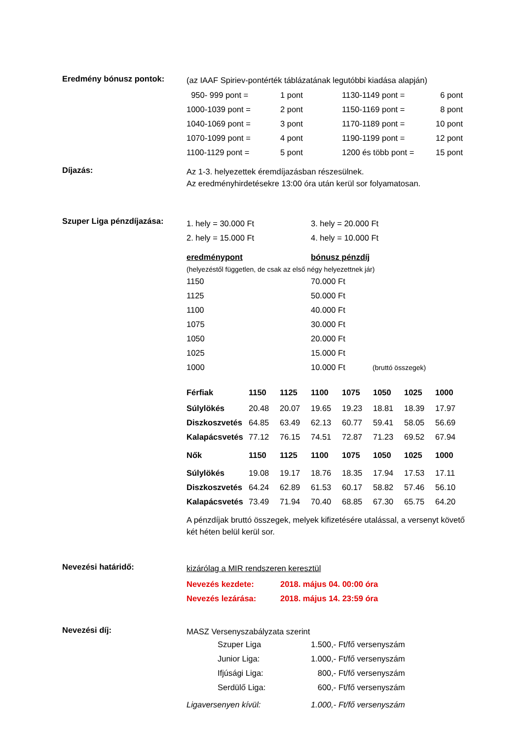Eredmény bónusz pontok:
(az IAAF Spiriev-pontérték táblázatának legutóbbi kiadása alapján)
| 950- 999 pont = | 1 pont | 1130-1149 pont = | 6 pont |
| 1000-1039 pont = | 2 pont | 1150-1169 pont = | 8 pont |
| 1040-1069 pont = | 3 pont | 1170-1189 pont = | 10 pont |
| 1070-1099 pont = | 4 pont | 1190-1199 pont = | 12 pont |
| 1100-1129 pont = | 5 pont | 1200 és több pont = | 15 pont |
Díjazás:
Az 1-3. helyezettek éremdíjazásban részesülnek.
Az eredményhirdetésekre 13:00 óra után kerül sor folyamatosan.
Szuper Liga pénzdíjazása:
| 1. hely = 30.000 Ft | 3. hely = 20.000 Ft |
| 2. hely = 15.000 Ft | 4. hely = 10.000 Ft |
| eredménypont | bónusz pénzdíj | |
| (helyezéstől független, de csak az első négy helyezettnek jár) | | |
| 1150 | 70.000 Ft | |
| 1125 | 50.000 Ft | |
| 1100 | 40.000 Ft | |
| 1075 | 30.000 Ft | |
| 1050 | 20.000 Ft | |
| 1025 | 15.000 Ft | |
| 1000 | 10.000 Ft | (bruttó összegek) |
| Férfiak | 1150 | 1125 | 1100 | 1075 | 1050 | 1025 | 1000 |
| Súlylökés | 20.48 | 20.07 | 19.65 | 19.23 | 18.81 | 18.39 | 17.97 |
| Diszkoszvetés | 64.85 | 63.49 | 62.13 | 60.77 | 59.41 | 58.05 | 56.69 |
| Kalapácsvetés | 77.12 | 76.15 | 74.51 | 72.87 | 71.23 | 69.52 | 67.94 |
| Nők | 1150 | 1125 | 1100 | 1075 | 1050 | 1025 | 1000 |
| Súlylökés | 19.08 | 19.17 | 18.76 | 18.35 | 17.94 | 17.53 | 17.11 |
| Diszkoszvetés | 64.24 | 62.89 | 61.53 | 60.17 | 58.82 | 57.46 | 56.10 |
| Kalapácsvetés | 73.49 | 71.94 | 70.40 | 68.85 | 67.30 | 65.75 | 64.20 |
A pénzdíjak bruttó összegek, melyek kifizetésére utalással, a versenyt követő két héten belül kerül sor.
Nevezési határidő:
kizárólag a MIR rendszeren keresztül
| Nevezés kezdete: | 2018. május 04. 00:00 óra |
| Nevezés lezárása: | 2018. május 14. 23:59 óra |
Nevezési díj:
MASZ Versenyszabályzata szerint
| Szuper Liga | 1.500,- Ft/fő versenyszám |
| Junior Liga: | 1.000,- Ft/fő versenyszám |
| Ifjúsági Liga: | 800,- Ft/fő versenyszám |
| Serdülő Liga: | 600,- Ft/fő versenyszám |
| Ligaversenyen kívül: | 1.000,- Ft/fő versenyszám |